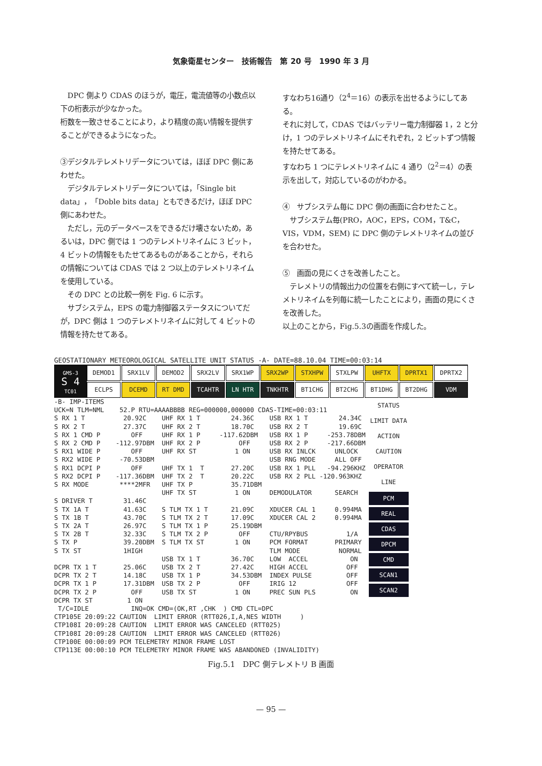気象衛星センター　技術報告　第 20 号　1990 年 3 月
　DPC 側より CDAS のほうが，電圧，電流値等の小数点以下の桁表示が少なかった。
桁数を一致させることにより，より精度の高い情報を提供することができるようになった。
③デジタルテレメトリデータについては，ほぼ DPC 側にあわせた。
　デジタルテレメトリデータについては，「Single bit data」，「Doble bits data」ともできるだけ，ほぼ DPC 側にあわせた。
　ただし，元のデータベースをできるだけ壊さないため，あるいは，DPC 側では 1 つのテレメトリネイムに 3 ビット，4 ビットの情報をもたせてあるものがあることから，それらの情報については CDAS では 2 つ以上のテレメトリネイムを使用している。
　その DPC との比較一例を Fig. 6 に示す。
　サブシステム，EPS の電力制御器ステータスについてだが，DPC 側は 1 つのテレメトリネイムに対して 4 ビットの情報を持たせてある。
すなわち16通り（2<sup>4</sup>＝16）の表示を出せるようにしてある。
それに対して，CDAS ではバッテリー電力制御器 1，2 と分け，1 つのテレメトリネイムにそれぞれ，2 ビットずつ情報を持たせてある。
すなわち 1 つにテレメトリネイムに 4 通り（2<sup>2</sup>＝4）の表示を出して，対応しているのがわかる。
④　サブシステム毎に DPC 側の画面に合わせたこと。
　サブシステム毎(PRO，AOC，EPS，COM，T&C，VIS，VDM，SEM) に DPC 側のテレメトリネイムの並びを合わせた。
⑤　画面の見にくさを改善したこと。
　テレメトリの情報出力の位置を右側にすべて統一し，テレメトリネイムを列毎に統一したことにより，画面の見にくさを改善した。
以上のことから，Fig.5.3の画面を作成した。
GEOSTATIONARY METEOROLOGICAL SATELLITE UNIT STATUS -A- DATE=88.10.04 TIME=00:03:14
GMS-3
S 4
TC01
DEMOD1 SRX1LV DEMOD2 SRX2LV SRX1WP SRX2WP STXHPW STXLPW UHFTX DPRTX1 DPRTX2 ECLPS DCEMD RT DMD TCAHTR LN HTR TNKHTR BT1CHG BT2CHG BT1DHG BT2DHG VDM
-B- IMP-ITEMS
UCK=N TLM=NML    52.P RTU=AAAABBBB REG=000000,000000 CDAS-TIME=00:03:11
S RX 1 T          20.92C    UHF RX 1 T        24.36C    USB RX 1 T        24.34C
S RX 2 T          27.37C    UHF RX 2 T        18.70C    USB RX 2 T        19.69C
S RX 1 CMD P        OFF     UHF RX 1 P     -117.62DBM   USB RX 1 P     -253.78DBM
S RX 2 CMD P    -112.97DBM  UHF RX 2 P          OFF     USB RX 2 P     -217.66DBM
S RX1 WIDE P        OFF     UHF RX ST          1 ON     USB RX INLCK     UNLOCK
S RX2 WIDE P     -70.53DBM                              USB RNG MODE     ALL OFF
S RX1 DCPI P        OFF     UHF TX 1  T       27.20C    USB RX 1 PLL   -94.296KHZ
S RX2 DCPI P    -117.36DBM  UHF TX 2  T       20.22C    USB RX 2 PLL -120.963KHZ
S RX MODE        ****2MFR   UHF TX P          35.71DBM
                            UHF TX ST          1 ON     DEMODULATOR      SEARCH
S DRIVER T        31.46C
S TX 1A T         41.63C    S TLM TX 1 T      21.09C    XDUCER CAL 1     0.994MA
S TX 1B T         43.70C    S TLM TX 2 T      17.09C    XDUCER CAL 2     0.994MA
S TX 2A T         26.97C    S TLM TX 1 P      25.19DBM
S TX 2B T         32.33C    S TLM TX 2 P        OFF     CTU/RPYBUS          1/A
S TX P            39.20DBM  S TLM TX ST        1 ON     PCM FORMAT       PRIMARY
S TX ST           1HIGH                                 TLM MODE          NORMAL
                            USB TX 1 T        36.70C    LOW  ACCEL           ON
DCPR TX 1 T       25.06C    USB TX 2 T        27.42C    HIGH ACCEL          OFF
DCPR TX 2 T       14.18C    USB TX 1 P        34.53DBM  INDEX PULSE         OFF
DCPR TX 1 P       17.31DBM  USB TX 2 P          OFF     IRIG 12             OFF
DCPR TX 2 P         OFF     USB TX ST          1 ON     PREC SUN PLS         ON
DCPR TX ST         1 ON
STATUS
LIMIT DATA
ACTION
CAUTION
OPERATOR
LINE
PCM
REAL
CDAS
DPCM
CMD
SCAN1
SCAN2
 T/C=IDLE           INQ=OK CMD=(OK,RT ,CHK  ) CMD CTL=DPC
CTP105E 20:09:22 CAUTION  LIMIT ERROR (RTT026,I,A,NES WIDTH     )
CTP108I 20:09:28 CAUTION  LIMIT ERROR WAS CANCELED (RTT025)
CTP108I 20:09:28 CAUTION  LIMIT ERROR WAS CANCELED (RTT026)
CTP100E 00:00:09 PCM TELEMETRY MINOR FRAME LOST
CTP113E 00:00:10 PCM TELEMETRY MINOR FRAME WAS ABANDONED (INVALIDITY)
Fig.5.1　DPC 側テレメトリ B 画面
— 95 —